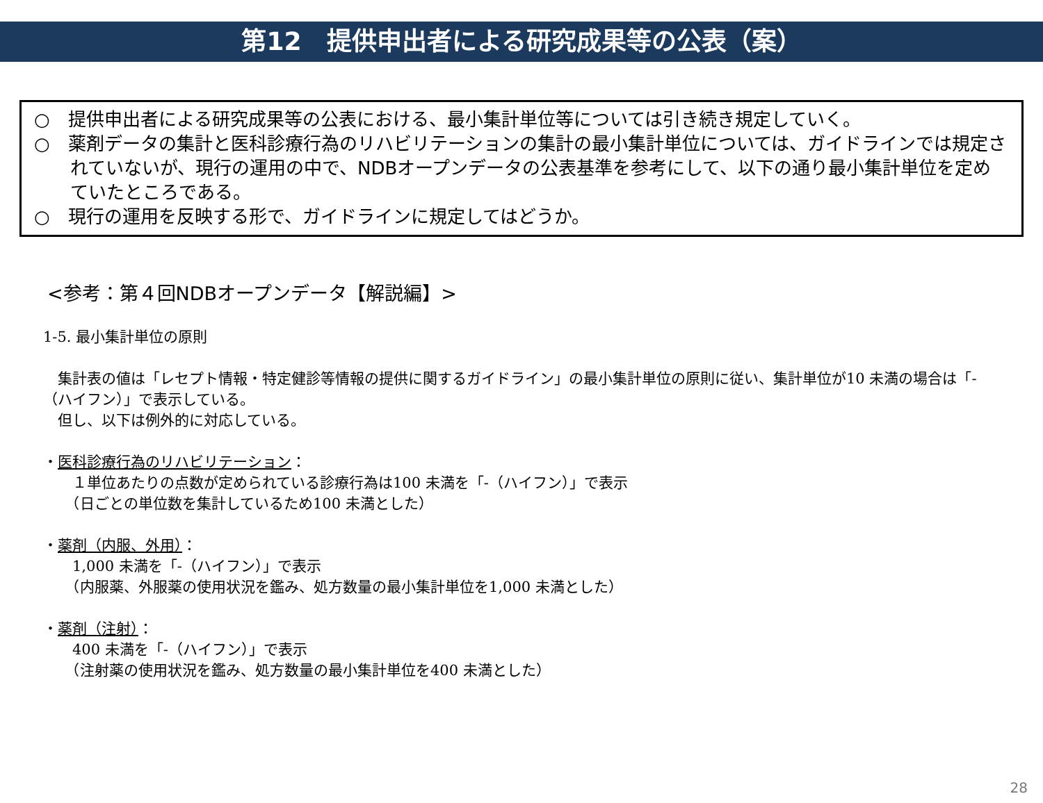第12　提供申出者による研究成果等の公表（案）
○　提供申出者による研究成果等の公表における、最小集計単位等については引き続き規定していく。
○　薬剤データの集計と医科診療行為のリハビリテーションの集計の最小集計単位については、ガイドラインでは規定されていないが、現行の運用の中で、NDBオープンデータの公表基準を参考にして、以下の通り最小集計単位を定めていたところである。
○　現行の運用を反映する形で、ガイドラインに規定してはどうか。
<参考：第４回NDBオープンデータ【解説編】>
1-5. 最小集計単位の原則
　集計表の値は「レセプト情報・特定健診等情報の提供に関するガイドライン」の最小集計単位の原則に従い、集計単位が10 未満の場合は「-（ハイフン）」で表示している。
　但し、以下は例外的に対応している。
・医科診療行為のリハビリテーション：
　　１単位あたりの点数が定められている診療行為は100 未満を「-（ハイフン）」で表示
　　（日ごとの単位数を集計しているため100 未満とした）
・薬剤（内服、外用）：
　　1,000 未満を「-（ハイフン）」で表示
　　（内服薬、外服薬の使用状況を鑑み、処方数量の最小集計単位を1,000 未満とした）
・薬剤（注射）：
　　400 未満を「-（ハイフン）」で表示
　　（注射薬の使用状況を鑑み、処方数量の最小集計単位を400 未満とした）
28